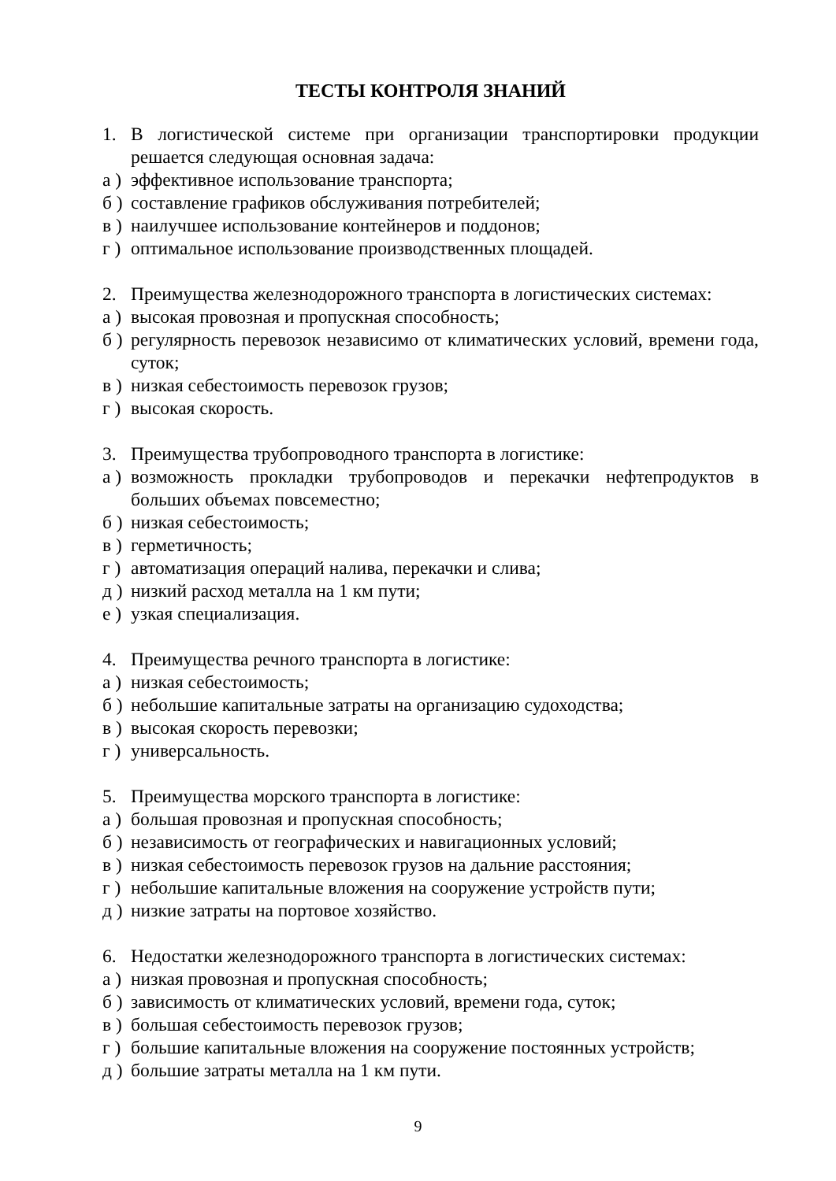ТЕСТЫ КОНТРОЛЯ ЗНАНИЙ
1. В логистической системе при организации транспортировки продукции решается следующая основная задача:
а ) эффективное использование транспорта;
б ) составление графиков обслуживания потребителей;
в ) наилучшее использование контейнеров и поддонов;
г ) оптимальное использование производственных площадей.
2. Преимущества железнодорожного транспорта в логистических системах:
а ) высокая провозная и пропускная способность;
б ) регулярность перевозок независимо от климатических условий, времени года, суток;
в ) низкая себестоимость перевозок грузов;
г ) высокая скорость.
3. Преимущества трубопроводного транспорта в логистике:
а ) возможность прокладки трубопроводов и перекачки нефтепродуктов в больших объемах повсеместно;
б ) низкая себестоимость;
в ) герметичность;
г ) автоматизация операций налива, перекачки и слива;
д ) низкий расход металла на 1 км пути;
е ) узкая специализация.
4. Преимущества речного транспорта в логистике:
а ) низкая себестоимость;
б ) небольшие капитальные затраты на организацию судоходства;
в ) высокая скорость перевозки;
г ) универсальность.
5. Преимущества морского транспорта в логистике:
а ) большая провозная и пропускная способность;
б ) независимость от географических и навигационных условий;
в ) низкая себестоимость перевозок грузов на дальние расстояния;
г ) небольшие капитальные вложения на сооружение устройств пути;
д ) низкие затраты на портовое хозяйство.
6. Недостатки железнодорожного транспорта в логистических системах:
а ) низкая провозная и пропускная способность;
б ) зависимость от климатических условий, времени года, суток;
в ) большая себестоимость перевозок грузов;
г ) большие капитальные вложения на сооружение постоянных устройств;
д ) большие затраты металла на 1 км пути.
9